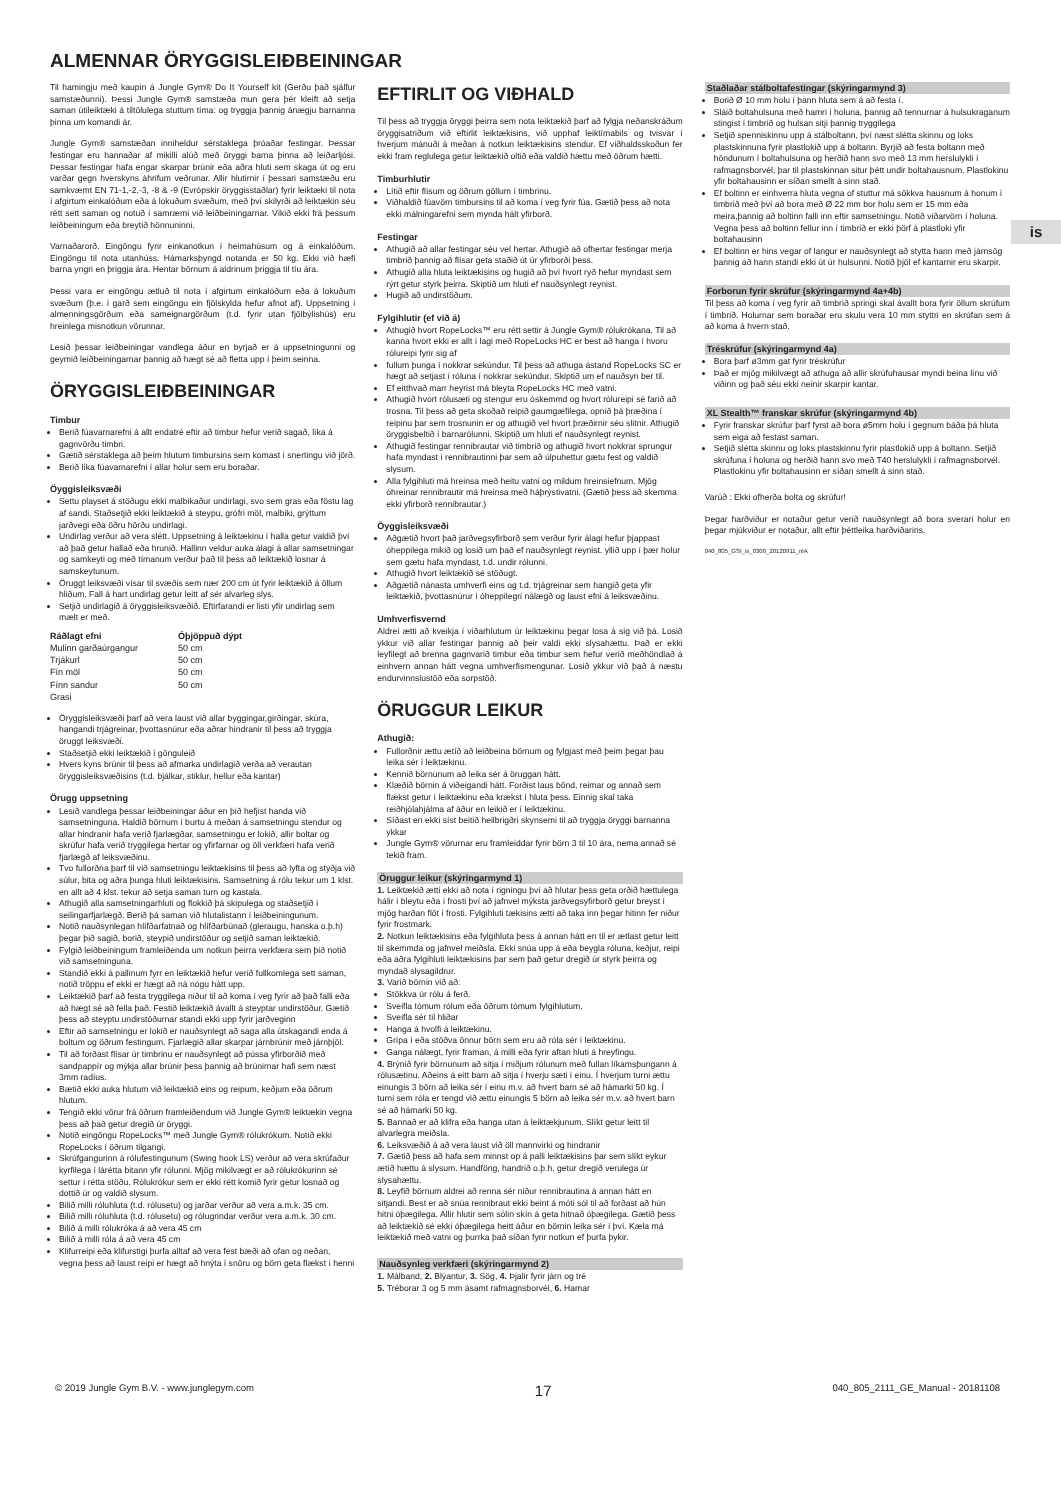ALMENNAR ÖRYGGISLEIÐBEININGAR
is
Til hamingju með kaupin á Jungle Gym® Do It Yourself kit (Gerðu það sjálfur samstæðunni). Þessi Jungle Gym® samstæða mun gera þér kleift að setja saman útileiktæki á tiltölulega stuttum tíma: og tryggja þannig ánægju barnanna þinna um komandi ár.
Jungle Gym® samstæðan inniheldur sérstaklega þróaðar festingar. Þessar festingar eru hannaðar af mikilli alúð með öryggi barna þinna að leiðarljósi. Þessar festingar hafa engar skarpar brúnir eða aðra hluti sem skaga út og eru varðar gegn hverskyns áhrifum veðrunar. Allir hlutirnir í þessari samstæðu eru samkvæmt EN 71-1,-2,-3, -8 & -9 (Evrópskir öryggisstaðlar) fyrir leiktæki til nota í afgirtum einkalóðum eða á lokuðum svæðum, með því skilyrði að leiktækin séu rétt sett saman og notuð í samræmi við leiðbeiningarnar. Víkið ekki frá þessum leiðbeiningum eða breytið hönnuninni.
Varnaðarorð. Eingöngu fyrir einkanotkun í heimahúsum og á einkalóðum. Eingöngu til nota utanhúss. Hámarksþyngd notanda er 50 kg. Ekki við hæfi barna yngri en þriggja ára. Hentar börnum á aldrinum þriggja til tíu ára.
Þessi vara er eingöngu ætluð til nota í afgirtum einkalóðum eða á lokuðum svæðum (þ.e. í garð sem eingöngu ein fjölskylda hefur afnot af). Uppsetning í almenningsgörðum eða sameignargörðum (t.d. fyrir utan fjölbýlishús) eru hreinlega misnotkun vörunnar.
Lesið þessar leiðbeiningar vandlega áður en byrjað er á uppsetningunni og geymið leiðbeiningarnar þannig að hægt sé að fletta upp í þeim seinna.
ÖRYGGISLEIÐBEININGAR
Timbur
Berið fúavarnarefni á allt endatré eftir að timbur hefur verið sagað, líka á gagnvörðu timbri.
Gætið sérstaklega að þeim hlutum timbursins sem komast í snertingu við jörð.
Berið líka fúavarnarefni í allar holur sem eru boraðar.
Öyggisleiksvæði
Settu playset á stöðugu ekki malbikaður undirlagi, svo sem gras eða föstu lag af sandi. Staðsetjið ekki leiktækið á steypu, grófri möl, malbiki, grýttum jarðvegi eða öðru hörðu undirlagi.
Undirlag verður að vera slétt. Uppsetning á leiktækinu í halla getur valdið því að það getur hallað eða hrunið. Hallinn veldur auka álagi á allar samsetningar og samkeyti og með tímanum verður það til þess að leiktækið losnar á samskeytunum.
Öruggt leiksvæði vísar til svæðis sem nær 200 cm út fyrir leiktækið á öllum hliðum. Fall á hart undirlag getur leitt af sér alvarleg slys.
Setjið undirlagið á öryggisleiksvæðið. Eftirfarandi er listi yfir undirlag sem mælt er með.
| Ráðlagt efni | Óþjöppuð dýpt |
| --- | --- |
| Mulinn garðaúrgangur | 50 cm |
| Trjákurl | 50 cm |
| Fín möl | 50 cm |
| Fínn sandur | 50 cm |
| Grasi | |
Öryggisleiksvæði þarf að vera laust við allar byggingar,girðingar, skúra, hangandi trjágreinar, þvottasnúrur eða aðrar hindranir til þess að tryggja öruggt leiksvæði.
Staðsetjið ekki leiktækið í gönguleið
Hvers kyns brúnir til þess að afmarka undirlagið verða að verautan öryggisleiksvæðisins (t.d. bjálkar, stiklur, hellur eða kantar)
Örugg uppsetning
Lesið vandlega þessar leiðbeiningar áður en þið hefjist handa við samsetninguna. Haldið börnum í burtu á meðan á samsetningu stendur og allar hindranir hafa verið fjarlægðar, samsetningu er lokið, allir boltar og skrúfur hafa verið tryggilega hertar og yfirfarnar og öll verkfæri hafa verið fjarlægð af leiksvæðinu.
Tvo fullorðna þarf til við samsetningu leiktækisins til þess að lyfta og styðja við súlur, bita og aðra þunga hluti leiktækisins. Samsetning á rólu tekur um 1 klst. en allt að 4 klst. tekur að setja saman turn og kastala.
Athugið alla samsetningarhluti og flokkið þá skipulega og staðsetjið í seilingarfjarlægð. Berið þá saman við hlutalistann í leiðbeiningunum.
Notið nauðsynlegan hlífðarfatnað og hlífðarbúnað (gleraugu, hanska o.þ.h) þegar þið sagið, borið, steypið undirstöður og setjið saman leiktækið.
Fylgið leiðbeiningum framleiðenda um notkun þeirra verkfæra sem þið notið við samsetninguna.
Standið ekki á pallinum fyrr en leiktækið hefur verið fullkomlega sett saman, notið tröppu ef ekki er hægt að ná nógu hátt upp.
Leiktækið þarf að festa tryggilega niður til að koma í veg fyrir að það falli eða að hægt sé að fella það. Festið leiktækið ávallt á steyptar undirstöður. Gætið þess að steyptu undirstöðurnar standi ekki upp fyrir jarðveginn
Eftir að samsetningu er lokið er nauðsynlegt að saga alla útskagandi enda á boltum og öðrum festingum. Fjarlægið allar skarpar járnbrúnir með járnþjöl.
Til að forðast flísar úr timbrinu er nauðsynlegt að pússa yfirborðið með sandpappír og mýkja allar brúnir þess þannig að brúnirnar hafi sem næst 3mm radíus.
Bætið ekki auka hlutum við leiktækið eins og reipum, keðjum eða öðrum hlutum.
Tengið ekki vörur frá öðrum framleiðendum við Jungle Gym® leiktækin vegna þess að það getur dregið úr öryggi.
Notið eingöngu RopeLocks™ með Jungle Gym® rólukrókum. Notið ekki RopeLocks í öðrum tilgangi.
Skrúfgangurinn á rólufestingunum (Swing hook LS) verður að vera skrúfaður kyrfilega í lárétta bitann yfir rólunni. Mjög mikilvægt er að rólukrókurinn sé settur í rétta stöðu. Rólukrókur sem er ekki rétt komið fyrir getur losnað og dottið úr og valdið slysum.
Bilið milli róluhluta (t.d. rólusetu) og jarðar verður að vera a.m.k. 35 cm.
Bilið milli róluhluta (t.d. rólusetu) og rólugrindar verður vera a.m.k. 30 cm.
Bilið á milli rólukróka á að vera 45 cm
Bilið á milli róla á að vera 45 cm
Klifurreipi eða klifurstigi þurfa alltaf að vera fest bæði að ofan og neðan, vegna þess að laust reipi er hægt að hnýta í snöru og börn geta flækst í henni
EFTIRLIT OG VIÐHALD
Til þess að tryggja öryggi þeirra sem nota leiktækið þarf að fylgja neðanskráðum öryggisatriðum við eftirlit leiktækisins, við upphaf leiktímabils og tvisvar í hverjum mánuði á meðan á notkun leiktækisins stendur. Ef viðhaldsskoðun fer ekki fram reglulega getur leiktækið oltið eða valdið hættu með öðrum hætti.
Timburhlutir
Lítið eftir flísum og öðrum göllum í timbrinu.
Viðhaldið fúavörn timbursins til að koma í veg fyrir fúa. Gætið þess að nota ekki málningarefni sem mynda hált yfirborð.
Festingar
Athugið að allar festingar séu vel hertar. Athugið að ofhertar festingar merja timbrið þannig að flísar geta staðið út úr yfirborði þess.
Athugið alla hluta leiktækisins og hugið að því hvort ryð hefur myndast sem rýrt getur styrk þeirra. Skiptið um hluti ef nauðsynlegt reynist.
Hugið að undirstöðum.
Fylgihlutir (ef við á)
Athugið hvort RopeLocks™ eru rétt settir á Jungle Gym® rólukrókana. Til að kanna hvort ekki er allt í lagi með RopeLocks HC er best að hanga í hvoru rólureipi fyrir sig af
fullum þunga í nokkrar sekúndur. Til þess að athuga ástand RopeLocks SC er hægt að setjast í róluna í nokkrar sekúndur. Skiptið um ef nauðsyn ber til.
Ef eitthvað marr heyrist má bleyta RopeLocks HC með vatni.
Athugið hvort rólusæti og stengur eru óskemmd og hvort rólureipi sé farið að trosna. Til þess að geta skoðað reipið gaumgæfilega, opnið þá þræðina í reipinu þar sem trosnunin er og athugið vel hvort þræðirnir séu slitnir. Athugið öryggisbeltið í barnarólunni. Skiptið um hluti ef nauðsynlegt reynist.
Athugið festingar rennibrautar við timbrið og athugið hvort nokkrar sprungur hafa myndast í rennibrautinni þar sem að úlpuhettur gætu fest og valdið slysum.
Alla fylgihluti má hreinsa með heitu vatni og mildum hreinsiefnum. Mjög óhreinar rennibrautir má hreinsa með háþrýstivatni. (Gætið þess að skemma ekki yfirborð rennibrautar.)
Öyggisleiksvæði
Aðgætið hvort það jarðvegsyfirborð sem verður fyrir álagi hefur þjappast óheppilega mikið og losið um það ef nauðsynlegt reynist. yllið upp í þær holur sem gætu hafa myndast, t.d. undir rólunni.
Athugið hvort leiktækið sé stöðugt.
Aðgætið nánasta umhverfi eins og t.d. trjágreinar sem hangið geta yfir leiktækið, þvottasnúrur í óheppilegri nálægð og laust efni á leiksvæðinu.
Umhverfisvernd
Aldrei ætti að kveikja í viðarhlutum úr leiktækinu þegar losa á sig við þá. Losið ykkur við allar festingar þannig að þeir valdi ekki slysahættu. Það er ekki leyfilegt að brenna gagnvarið timbur eða timbur sem hefur verið meðhöndlað á einhvern annan hátt vegna umhverfismengunar. Losið ykkur við það á næstu endurvinnslustöð eða sorpstöð.
ÖRUGGUR LEIKUR
Athugið:
Fullorðnir ættu ætíð að leiðbeina börnum og fylgjast með þeim þegar þau leika sér í leiktækinu.
Kennið börnunum að leika sér á öruggan hátt.
Klæðið börnin á viðeigandi hátt. Forðist laus bönd, reimar og annað sem flækst getur í leiktækinu eða krækst í hluta þess. Einnig skal taka reiðhjólahjálma af áður en leikið er í leiktækinu.
Síðast en ekki síst beitið heilbrigðri skynsemi til að tryggja öryggi barnanna ykkar
Jungle Gym® vörurnar eru framleiddar fyrir börn 3 til 10 ára, nema annað sé tekið fram.
Öruggur leikur (skýringarmynd 1)
1. Leiktækið ætti ekki að nota í rigningu því að hlutar þess geta orðið hættulega hálir í bleytu eða í frosti því að jafnvel mýksta jarðvegsyfirborð getur breyst í mjög harðan flöt í frosti. Fylgihluti tækisins ætti að taka inn þegar hitinn fer niður fyrir frostmark.
2. Notkun leiktækisins eða fylgihluta þess á annan hátt en til er ætlast getur leitt til skemmda og jafnvel meiðsla. Ekki snúa upp á eða beygla róluna, keðjur, reipi eða aðra fylgihluti leiktækisins þar sem það getur dregið úr styrk þeirra og myndað slysagildrur.
3. Varið börnin við að:
Stökkva úr rólu á ferð.
Sveifla tómum rólum eða öðrum tómum fylgihlutum.
Sveifla sér til hliðar
Hanga á hvolfi á leiktækinu.
Grípa í eða stöðva önnur börn sem eru að róla sér í leiktækinu.
Ganga nálægt, fyrir framan, á milli eða fyrir aftan hluti á hreyfingu.
4. Brýnið fyrir börnunum að sitja í miðjum rólunum með fullan líkamsþungann á rólusætinu. Aðeins á eitt barn að sitja í hverju sæti í einu. Í hverjum turni ættu einungis 3 börn að leika sér í einu m.v. að hvert barn sé að hámarki 50 kg. Í turni sem róla er tengd við ættu einungis 5 börn að leika sér m.v. að hvert barn sé að hámarki 50 kg.
5. Bannað er að klifra eða hanga utan á leiktækjunum. Slíkt getur leitt til alvarlegra meiðsla.
6. Leiksvæðið á að vera laust við öll mannvirki og hindranir
7. Gætið þess að hafa sem minnst op á palli leiktækisins þar sem slíkt eykur ætíð hættu á slysum. Handföng, handrið o.þ.h. getur dregið verulega úr slysahættu.
8. Leyfið börnum aldrei að renna sér niður rennibrautina á annan hátt en sitjandi. Best er að snúa rennibraut ekki beint á móti sól til að forðast að hún hitni óþægilega. Allir hlutir sem sólin skín á geta hitnað óþægilega. Gætið þess að leiktækið sé ekki óþægilega heitt áður en börnin leika sér í því. Kæla má leiktækið með vatni og þurrka það síðan fyrir notkun ef þurfa þykir.
Nauðsynleg verkfæri (skýringarmynd 2)
1. Málband, 2. Blýantur, 3. Sög, 4. Þjalir fyrir járn og tré
5. Tréborar 3 og 5 mm ásamt rafmagnsborvél, 6. Hamar
Staðlaðar stálboltafestingar (skýringarmynd 3)
Borið Ø 10 mm holu í þann hluta sem á að festa í.
Sláið boltahulsuna með hamri í holuna, þannig að tennurnar á hulsukraganum stingist í timbrið og hulsan sitji þannig tryggilega
Setjið spenniskinnu upp á stálboltann, því næst slétta skinnu og loks plastskinnuna fyrir plastlokið upp á boltann. Byrjið að festa boltann með höndunum í boltahulsuna og herðið hann svo með 13 mm herslulykli í rafmagnsborvél, þar til plastskinnan situr þétt undir boltahausnum. Plastlokinu yfir boltahausinn er síðan smellt á sinn stað.
Ef boltinn er einhverra hluta vegna of stuttur má sökkva hausnum á honum í timbrið með því að bora með Ø 22 mm bor holu sem er 15 mm eða meira,þannig að boltinn falli inn eftir samsetningu. Notið viðarvörn í holuna. Vegna þess að boltinn fellur inn í timbrið er ekki þörf á plastloki yfir boltahausinn
Ef boltinn er hins vegar of langur er nauðsynlegt að stytta hann með járnsög þannig að hann standi ekki út úr hulsunni. Notið þjöl ef kantarnir eru skarpir.
Forborun fyrir skrúfur (skýringarmynd 4a+4b)
Til þess að koma í veg fyrir að timbrið springi skal ávallt bora fyrir öllum skrúfum í timbrið. Holurnar sem boraðar eru skulu vera 10 mm styttri en skrúfan sem á að koma á hvern stað.
Tréskrúfur (skýringarmynd 4a)
Bora þarf ø3mm gat fyrir tréskrúfur
Það er mjög mikilvægt að athuga að allir skrúfuhausar myndi beina línu við viðinn og það séu ekki neinir skarpir kantar.
XL Stealth™ franskar skrúfur (skýringarmynd 4b)
Fyrir franskar skrúfur þarf fyrst að bora ø5mm holu í gegnum báða þá hluta sem eiga að festast saman.
Setjið slétta skinnu og loks plastskinnu fyrir plastlokið upp á boltann. Setjið skrúfuna í holuna og herðið hann svo með T40 herslulykli í rafmagnsborvél. Plastlokinu yfir boltahausinn er síðan smellt á sinn stað.
Varúð : Ekki ofherða bolta og skrúfur!
Þegar harðviður er notaður getur verið nauðsynlegt að bora sverari holur en þegar mjúkviður er notaður, allt eftir þéttleika harðviðarins.
040_805_GSI_is_0300_20120911_nlA
© 2019 Jungle Gym B.V. - www.junglegym.com 17 040_805_2111_GE_Manual - 20181108